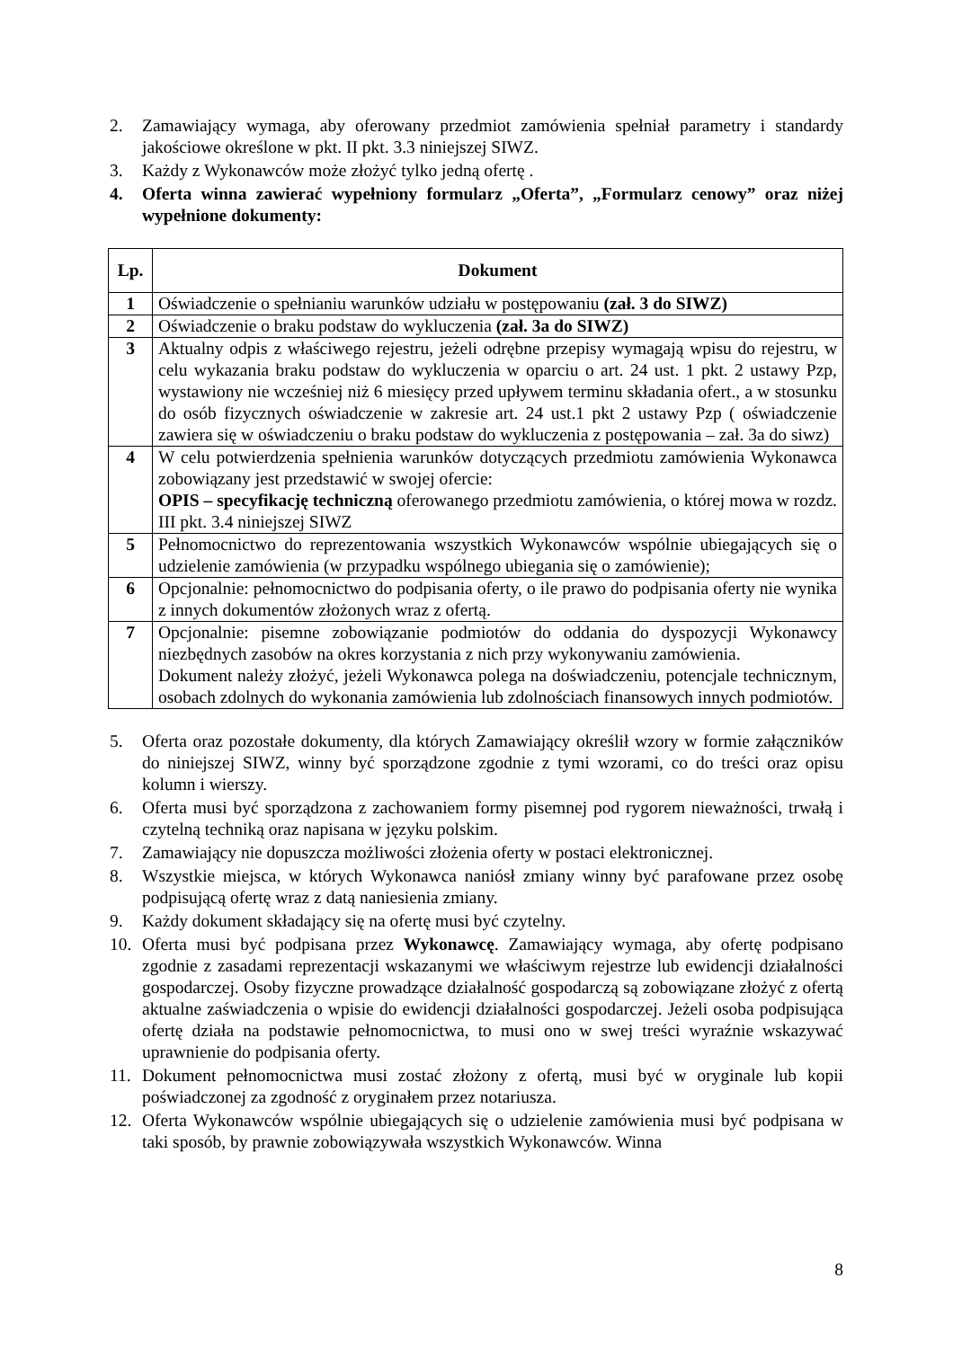2. Zamawiający wymaga, aby oferowany przedmiot zamówienia spełniał parametry i standardy jakościowe określone w pkt. II pkt. 3.3 niniejszej SIWZ.
3. Każdy z Wykonawców może złożyć tylko jedną ofertę .
4. Oferta winna zawierać wypełniony formularz „Oferta”, „Formularz cenowy” oraz niżej wypełnione dokumenty:
| Lp. | Dokument |
| --- | --- |
| 1 | Oświadczenie o spełnianiu warunków udziału w postępowaniu (zał. 3 do SIWZ) |
| 2 | Oświadczenie o braku podstaw do wykluczenia (zał. 3a do SIWZ) |
| 3 | Aktualny odpis z właściwego rejestru, jeżeli odrębne przepisy wymagają wpisu do rejestru, w celu wykazania braku podstaw do wykluczenia w oparciu o art. 24 ust. 1 pkt. 2 ustawy Pzp, wystawiony nie wcześniej niż 6 miesięcy przed upływem terminu składania ofert., a w stosunku do osób fizycznych oświadczenie w zakresie art. 24 ust.1 pkt 2 ustawy Pzp ( oświadczenie zawiera się w oświadczeniu o braku podstaw do wykluczenia z postępowania – zał. 3a do siwz) |
| 4 | W celu potwierdzenia spełnienia warunków dotyczących przedmiotu zamówienia Wykonawca zobowiązany jest przedstawić w swojej ofercie: OPIS – specyfikację techniczną oferowanego przedmiotu zamówienia, o której mowa w rozdz. III pkt. 3.4 niniejszej SIWZ |
| 5 | Pełnomocnictwo do reprezentowania wszystkich Wykonawców wspólnie ubiegających się o udzielenie zamówienia (w przypadku wspólnego ubiegania się o zamówienie); |
| 6 | Opcjonalnie: pełnomocnictwo do podpisania oferty, o ile prawo do podpisania oferty nie wynika z innych dokumentów złożonych wraz z ofertą. |
| 7 | Opcjonalnie: pisemne zobowiązanie podmiotów do oddania do dyspozycji Wykonawcy niezbędnych zasobów na okres korzystania z nich przy wykonywaniu zamówienia. Dokument należy złożyć, jeżeli Wykonawca polega na doświadczeniu, potencjale technicznym, osobach zdolnych do wykonania zamówienia lub zdolnościach finansowych innych podmiotów. |
5. Oferta oraz pozostałe dokumenty, dla których Zamawiający określił wzory w formie załączników do niniejszej SIWZ, winny być sporządzone zgodnie z tymi wzorami, co do treści oraz opisu kolumn i wierszy.
6. Oferta musi być sporządzona z zachowaniem formy pisemnej pod rygorem nieważności, trwałą i czytelną techniką oraz napisana w języku polskim.
7. Zamawiający nie dopuszcza możliwości złożenia oferty w postaci elektronicznej.
8. Wszystkie miejsca, w których Wykonawca naniósł zmiany winny być parafowane przez osobę podpisującą ofertę wraz z datą naniesienia zmiany.
9. Każdy dokument składający się na ofertę musi być czytelny.
10. Oferta musi być podpisana przez Wykonawcę. Zamawiający wymaga, aby ofertę podpisano zgodnie z zasadami reprezentacji wskazanymi we właściwym rejestrze lub ewidencji działalności gospodarczej. Osoby fizyczne prowadzące działalność gospodarczą są zobowiązane złożyć z ofertą aktualne zaświadczenia o wpisie do ewidencji działalności gospodarczej. Jeżeli osoba podpisująca ofertę działa na podstawie pełnomocnictwa, to musi ono w swej treści wyraźnie wskazywać uprawnienie do podpisania oferty.
11. Dokument pełnomocnictwa musi zostać złożony z ofertą, musi być w oryginale lub kopii poświadczonej za zgodność z oryginałem przez notariusza.
12. Oferta Wykonawców wspólnie ubiegających się o udzielenie zamówienia musi być podpisana w taki sposób, by prawnie zobowiązywała wszystkich Wykonawców. Winna
8